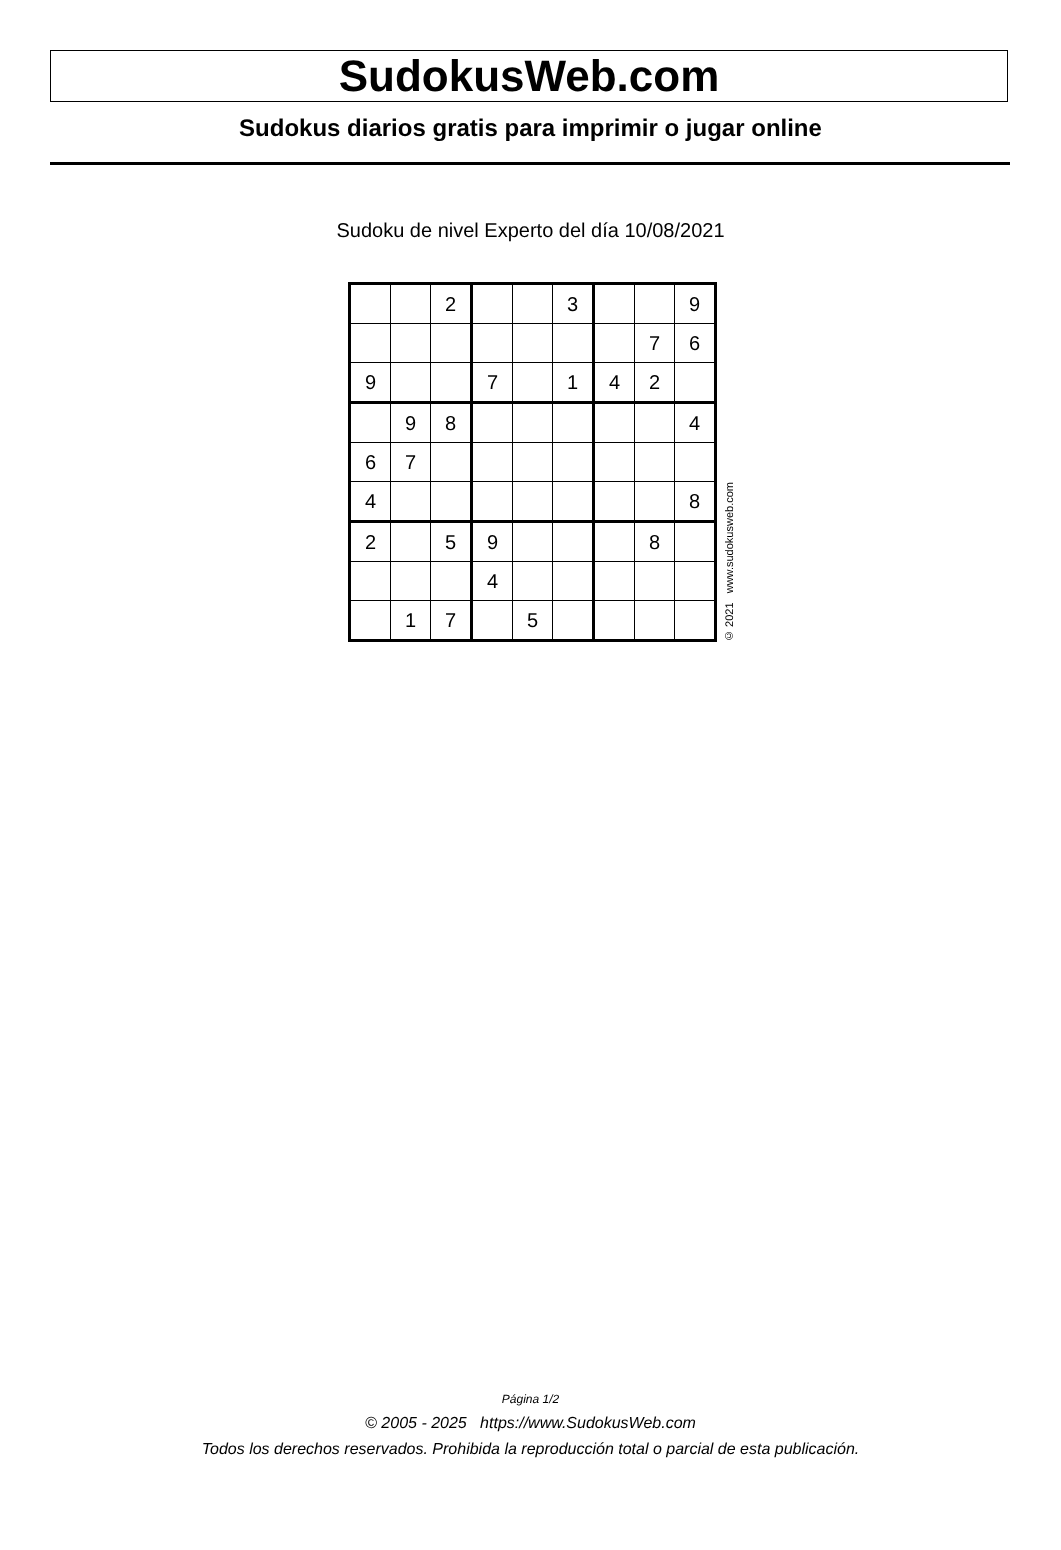SudokusWeb.com
Sudokus diarios gratis para imprimir o jugar online
Sudoku de nivel Experto del día 10/08/2021
| | | 2 | | | 3 | | | 9 |
| | | | | | | | 7 | 6 |
| 9 | | | 7 | | 1 | 4 | 2 | |
| | 9 | 8 | | | | | | 4 |
| 6 | 7 | | | | | | | |
| 4 | | | | | | | | 8 |
| 2 | | 5 | 9 | | | | 8 | |
| | | | 4 | | | | | |
| | 1 | 7 | | 5 | | | | |
© 2021 www.sudokusweb.com
Página 1/2
© 2005 - 2025 https://www.SudokusWeb.com
Todos los derechos reservados. Prohibida la reproducción total o parcial de esta publicación.